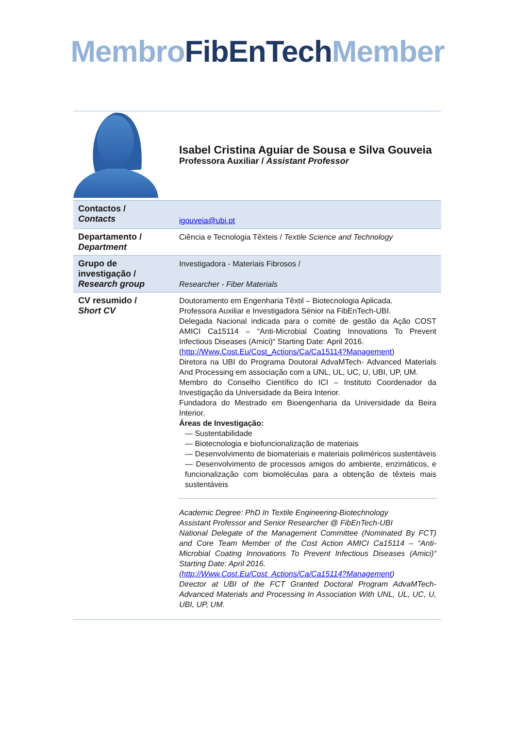Membro FibEnTech Member
| | Isabel Cristina Aguiar de Sousa e Silva Gouveia Professora Auxiliar / Assistant Professor |
| Contactos / Contacts | igouveia@ubi.pt |
| Departamento / Department | Ciência e Tecnologia Têxteis / Textile Science and Technology |
| Grupo de investigação / Research group | Investigadora - Materiais Fibrosos / Researcher - Fiber Materials |
| CV resumido / Short CV | Doutoramento em Engenharia Têxtil – Biotecnologia Aplicada. Professora Auxiliar e Investigadora Sénior na FibEnTech-UBI. Delegada Nacional indicada para o comité de gestão da Ação COST AMICI Ca15114 – “Anti-Microbial Coating Innovations To Prevent Infectious Diseases (Amici)“ Starting Date: April 2016. ( http://Www.Cost.Eu/Cost_Actions/Ca/Ca15114?Management ) Diretora na UBI do Programa Doutoral AdvaMTech- Advanced Materials And Processing em associação com a UNL, UL, UC, U, UBI, UP, UM. Membro do Conselho Científico do ICI – Instituto Coordenador da Investigação da Universidade da Beira Interior. Fundadora do Mestrado em Bioengenharia da Universidade da Beira Interior. Áreas de Investigação: — Sustentabilidade — Biotecnologia e biofuncionalização de materiais — Desenvolvimento de biomateriais e materiais poliméricos sustentáveis — Desenvolvimento de processos amigos do ambiente, enzimáticos, e funcionalização com biomoléculas para a obtenção de têxteis mais sustentáveis Academic Degree: PhD In Textile Engineering-Biotechnology Assistant Professor and Senior Researcher @ FibEnTech-UBI National Delegate of the Management Committee (Nominated By FCT) and Core Team Member of the Cost Action AMICI Ca15114 – “Anti-Microbial Coating Innovations To Prevent Infectious Diseases (Amici)“ Starting Date: April 2016. ( http://Www.Cost.Eu/Cost_Actions/Ca/Ca15114?Management ) Director at UBI of the FCT Granted Doctoral Program AdvaMTech- Advanced Materials and Processing In Association With UNL, UL, UC, U, UBI, UP, UM. |